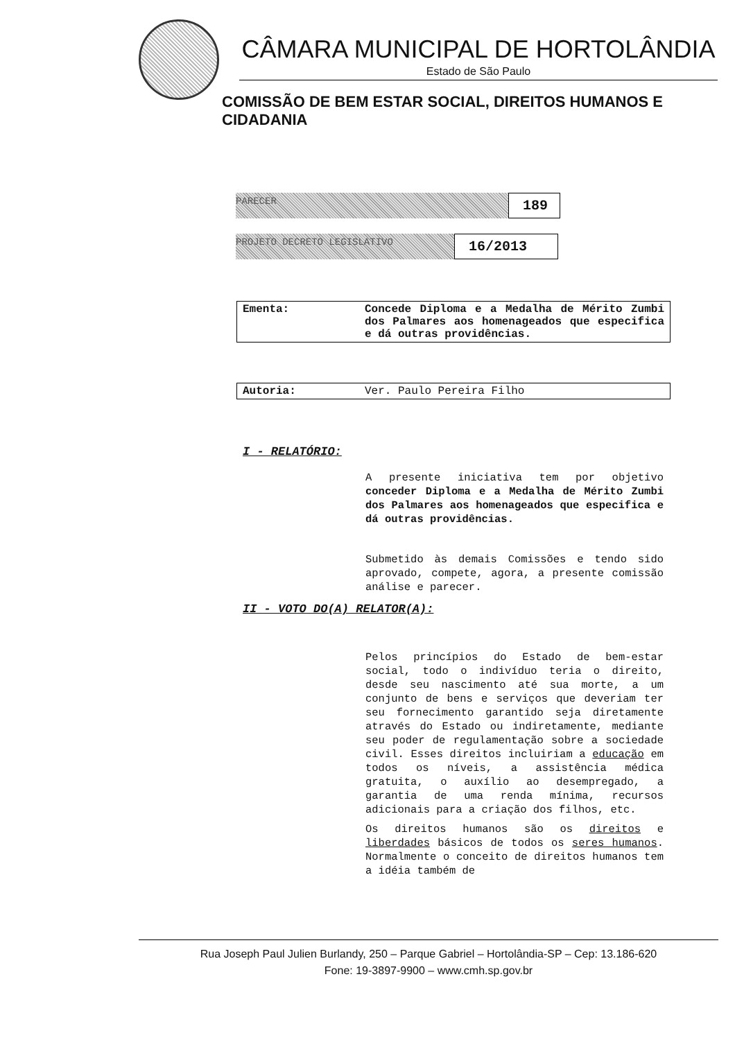CÂMARA MUNICIPAL DE HORTOLÂNDIA
Estado de São Paulo
COMISSÃO DE BEM ESTAR SOCIAL, DIREITOS HUMANOS E CIDADANIA
PARECER
189
PROJETO DECRETO LEGISLATIVO
16/2013
| Ementa: | Concede Diploma e a Medalha de Mérito Zumbi dos Palmares aos homenageados que especifica e dá outras providências. |
| Autoria: | Ver. Paulo Pereira Filho |
I - RELATÓRIO:
A presente iniciativa tem por objetivo conceder Diploma e a Medalha de Mérito Zumbi dos Palmares aos homenageados que especifica e dá outras providências.
Submetido às demais Comissões e tendo sido aprovado, compete, agora, a presente comissão análise e parecer.
II - VOTO DO(A) RELATOR(A):
Pelos princípios do Estado de bem-estar social, todo o indivíduo teria o direito, desde seu nascimento até sua morte, a um conjunto de bens e serviços que deveriam ter seu fornecimento garantido seja diretamente através do Estado ou indiretamente, mediante seu poder de regulamentação sobre a sociedade civil. Esses direitos incluiriam a educação em todos os níveis, a assistência médica gratuita, o auxílio ao desempregado, a garantia de uma renda mínima, recursos adicionais para a criação dos filhos, etc.
Os direitos humanos são os direitos e liberdades básicos de todos os seres humanos. Normalmente o conceito de direitos humanos tem a idéia também de
Rua Joseph Paul Julien Burlandy, 250 – Parque Gabriel – Hortolândia-SP – Cep: 13.186-620
Fone: 19-3897-9900 – www.cmh.sp.gov.br